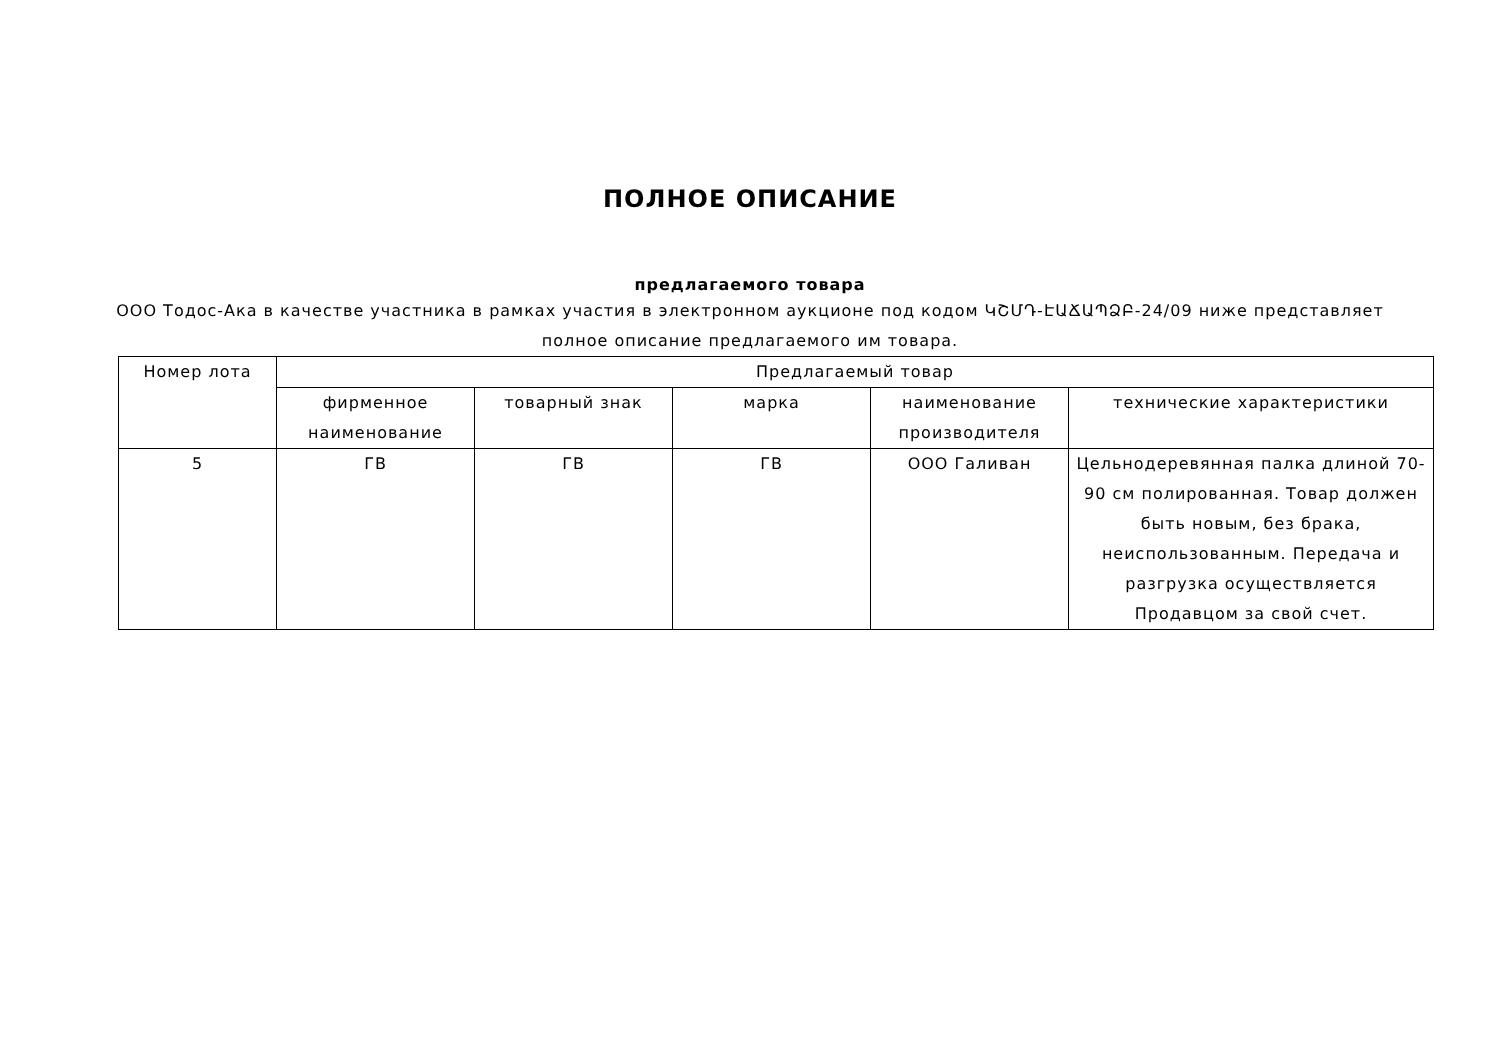ПОЛНОЕ ОПИСАНИЕ
предлагаемого товара
ООО Тодос-Ака в качестве участника в рамках участия в электронном аукционе под кодом ԿՇՄԴ-ԷԱՃԱՊՁԲ-24/09 ниже представляет полное описание предлагаемого им товара.
| Номер лота | Предлагаемый товар | | | | |
| --- | --- | --- | --- | --- | --- |
| | фирменное наименование | товарный знак | марка | наименование производителя | технические характеристики |
| 5 | ГВ | ГВ | ГВ | ООО Галиван | Цельнодеревянная палка длиной 70-90 см полированная. Товар должен быть новым, без брака, неиспользованным. Передача и разгрузка осуществляется Продавцом за свой счет. |